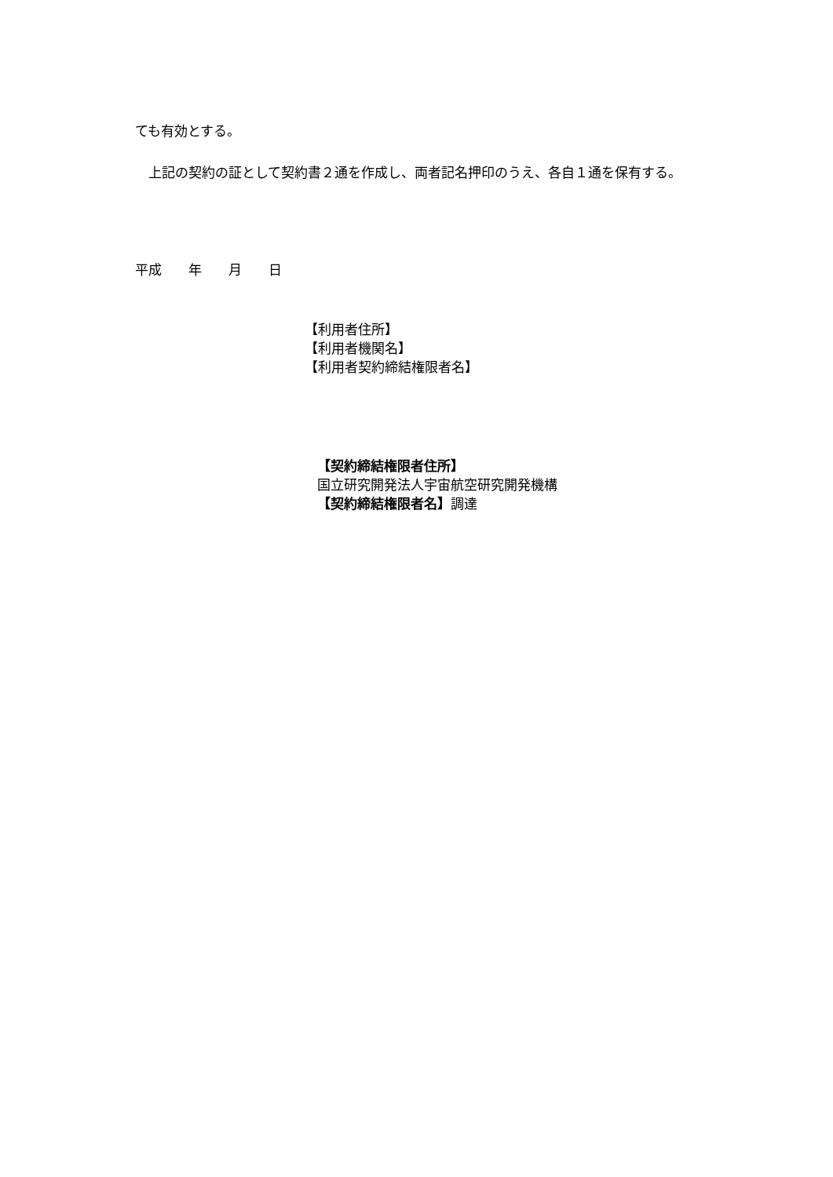ても有効とする。
　上記の契約の証として契約書２通を作成し、両者記名押印のうえ、各自１通を保有する。
平成　　年　　月　　日
【利用者住所】
【利用者機関名】
【利用者契約締結権限者名】
【契約締結権限者住所】
国立研究開発法人宇宙航空研究開発機構
【契約締結権限者名】調達